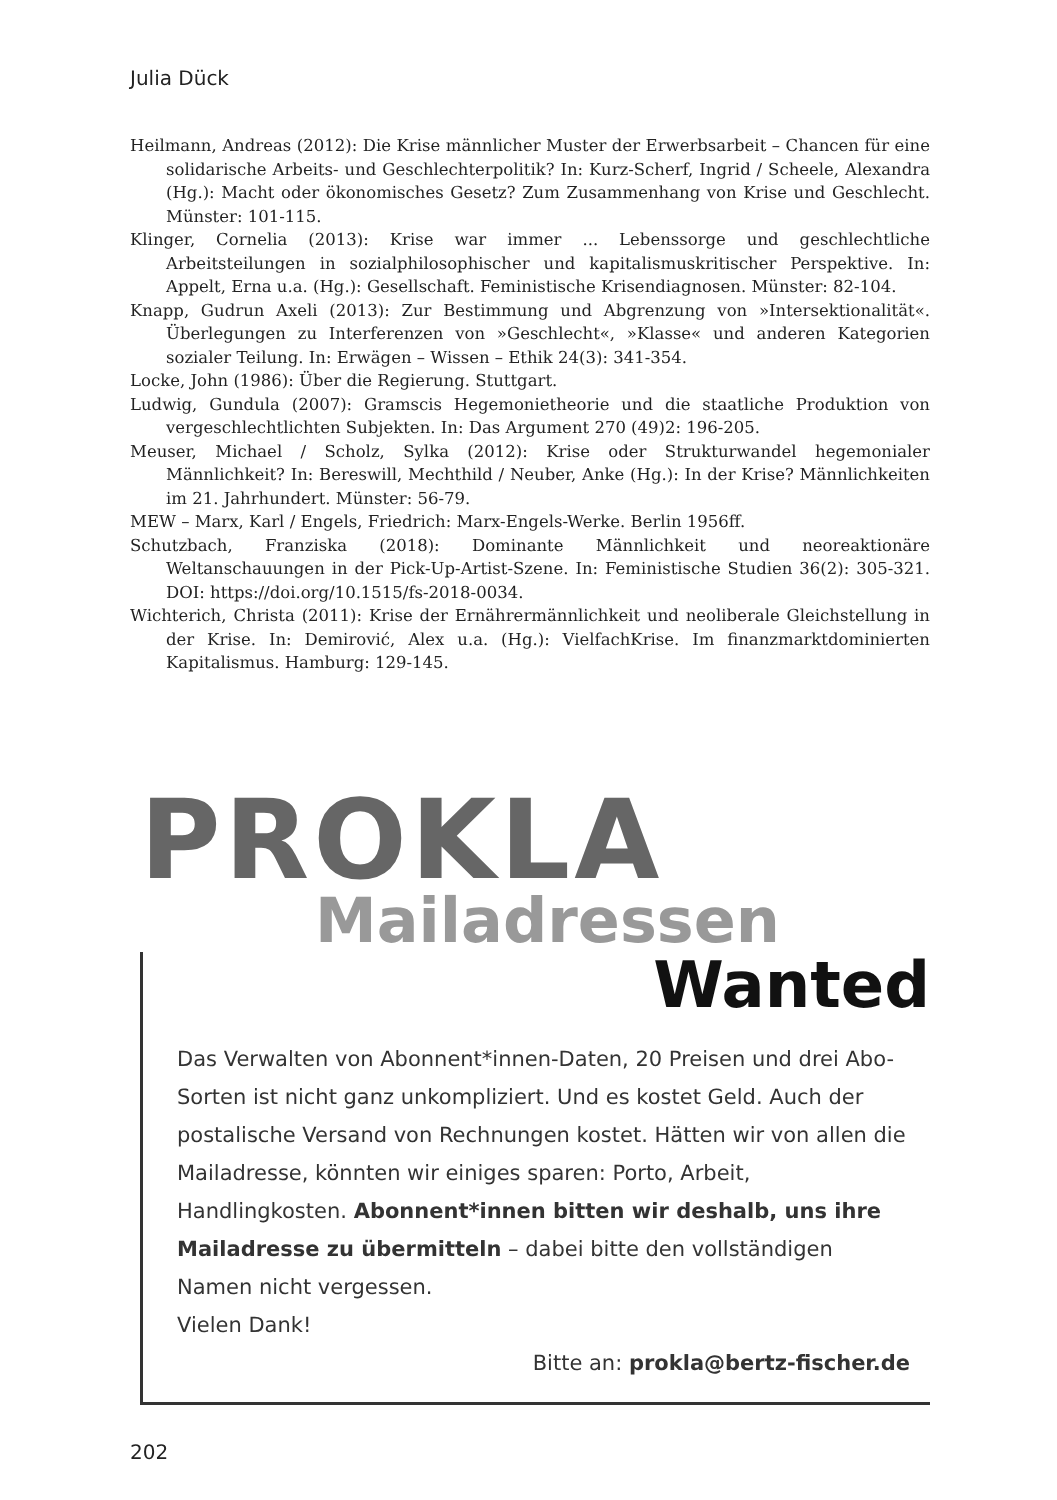Julia Dück
Heilmann, Andreas (2012): Die Krise männlicher Muster der Erwerbsarbeit – Chancen für eine solidarische Arbeits- und Geschlechterpolitik? In: Kurz-Scherf, Ingrid / Scheele, Alexandra (Hg.): Macht oder ökonomisches Gesetz? Zum Zusammenhang von Krise und Geschlecht. Münster: 101-115.
Klinger, Cornelia (2013): Krise war immer ... Lebenssorge und geschlechtliche Arbeitsteilungen in sozialphilosophischer und kapitalismuskritischer Perspektive. In: Appelt, Erna u.a. (Hg.): Gesellschaft. Feministische Krisendiagnosen. Münster: 82-104.
Knapp, Gudrun Axeli (2013): Zur Bestimmung und Abgrenzung von »Intersektionalität«. Überlegungen zu Interferenzen von »Geschlecht«, »Klasse« und anderen Kategorien sozialer Teilung. In: Erwägen – Wissen – Ethik 24(3): 341-354.
Locke, John (1986): Über die Regierung. Stuttgart.
Ludwig, Gundula (2007): Gramscis Hegemonietheorie und die staatliche Produktion von vergeschlechtlichten Subjekten. In: Das Argument 270 (49)2: 196-205.
Meuser, Michael / Scholz, Sylka (2012): Krise oder Strukturwandel hegemonialer Männlichkeit? In: Bereswill, Mechthild / Neuber, Anke (Hg.): In der Krise? Männlichkeiten im 21. Jahrhundert. Münster: 56-79.
MEW – Marx, Karl / Engels, Friedrich: Marx-Engels-Werke. Berlin 1956ff.
Schutzbach, Franziska (2018): Dominante Männlichkeit und neoreaktionäre Weltanschauungen in der Pick-Up-Artist-Szene. In: Feministische Studien 36(2): 305-321. DOI: https://doi.org/10.1515/fs-2018-0034.
Wichterich, Christa (2011): Krise der Ernährermännlichkeit und neoliberale Gleichstellung in der Krise. In: Demirović, Alex u.a. (Hg.): VielfachKrise. Im finanzmarktdominierten Kapitalismus. Hamburg: 129-145.
PROKLA
Mailadressen
Wanted
Das Verwalten von Abonnent*innen-Daten, 20 Preisen und drei Abo-Sorten ist nicht ganz unkompliziert. Und es kostet Geld. Auch der postalische Versand von Rechnungen kostet. Hätten wir von allen die Mailadresse, könnten wir einiges sparen: Porto, Arbeit, Handlingkosten. Abonnent*innen bitten wir deshalb, uns ihre Mailadresse zu übermitteln – dabei bitte den vollständigen Namen nicht vergessen.
Vielen Dank!
Bitte an: prokla@bertz-fischer.de
202